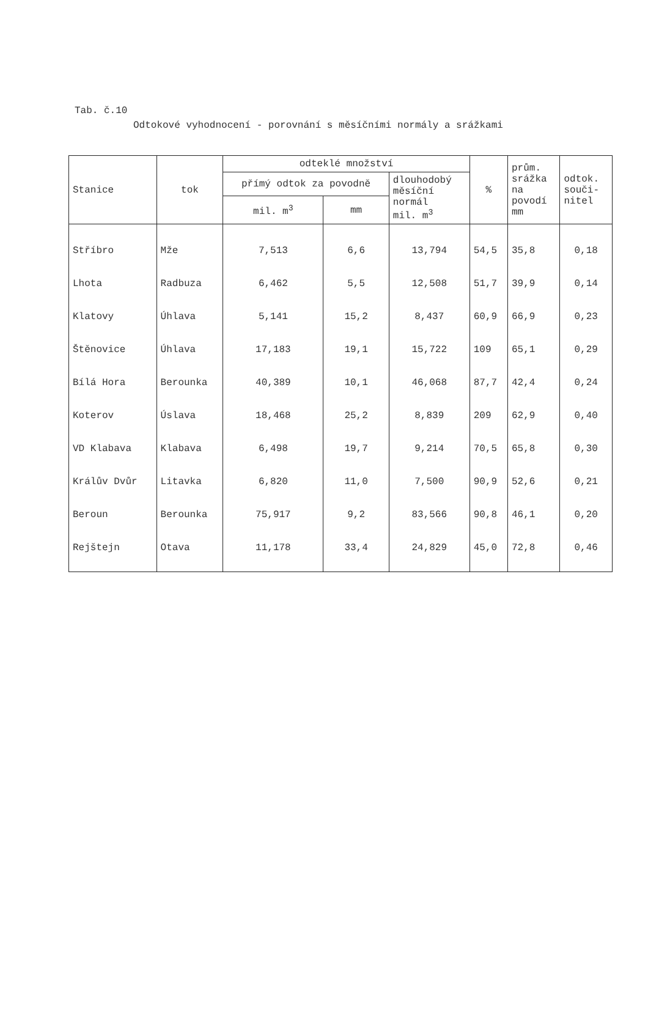Tab. č.10
Odtokové vyhodnocení - porovnání s měsíčními normály a srážkami
| Stanice | tok | odteklé množství | | | % | prům. srážka na povodí mm | odtok. souči- nitel |
| --- | --- | --- | --- | --- | --- | --- | --- |
| | | přímý odtok za povodně | | dlouhodobý měsíční normál mil. m<sup>3</sup> | | | |
| | | mil. m<sup>3</sup> | mm | | | | |
| Stříbro | Mže | 7,513 | 6,6 | 13,794 | 54,5 | 35,8 | 0,18 |
| Lhota | Radbuza | 6,462 | 5,5 | 12,508 | 51,7 | 39,9 | 0,14 |
| Klatovy | Úhlava | 5,141 | 15,2 | 8,437 | 60,9 | 66,9 | 0,23 |
| Štěnovice | Úhlava | 17,183 | 19,1 | 15,722 | 109 | 65,1 | 0,29 |
| Bílá Hora | Berounka | 40,389 | 10,1 | 46,068 | 87,7 | 42,4 | 0,24 |
| Koterov | Úslava | 18,468 | 25,2 | 8,839 | 209 | 62,9 | 0,40 |
| VD Klabava | Klabava | 6,498 | 19,7 | 9,214 | 70,5 | 65,8 | 0,30 |
| Králův Dvůr | Litavka | 6,820 | 11,0 | 7,500 | 90,9 | 52,6 | 0,21 |
| Beroun | Berounka | 75,917 | 9,2 | 83,566 | 90,8 | 46,1 | 0,20 |
| Rejštejn | Otava | 11,178 | 33,4 | 24,829 | 45,0 | 72,8 | 0,46 |